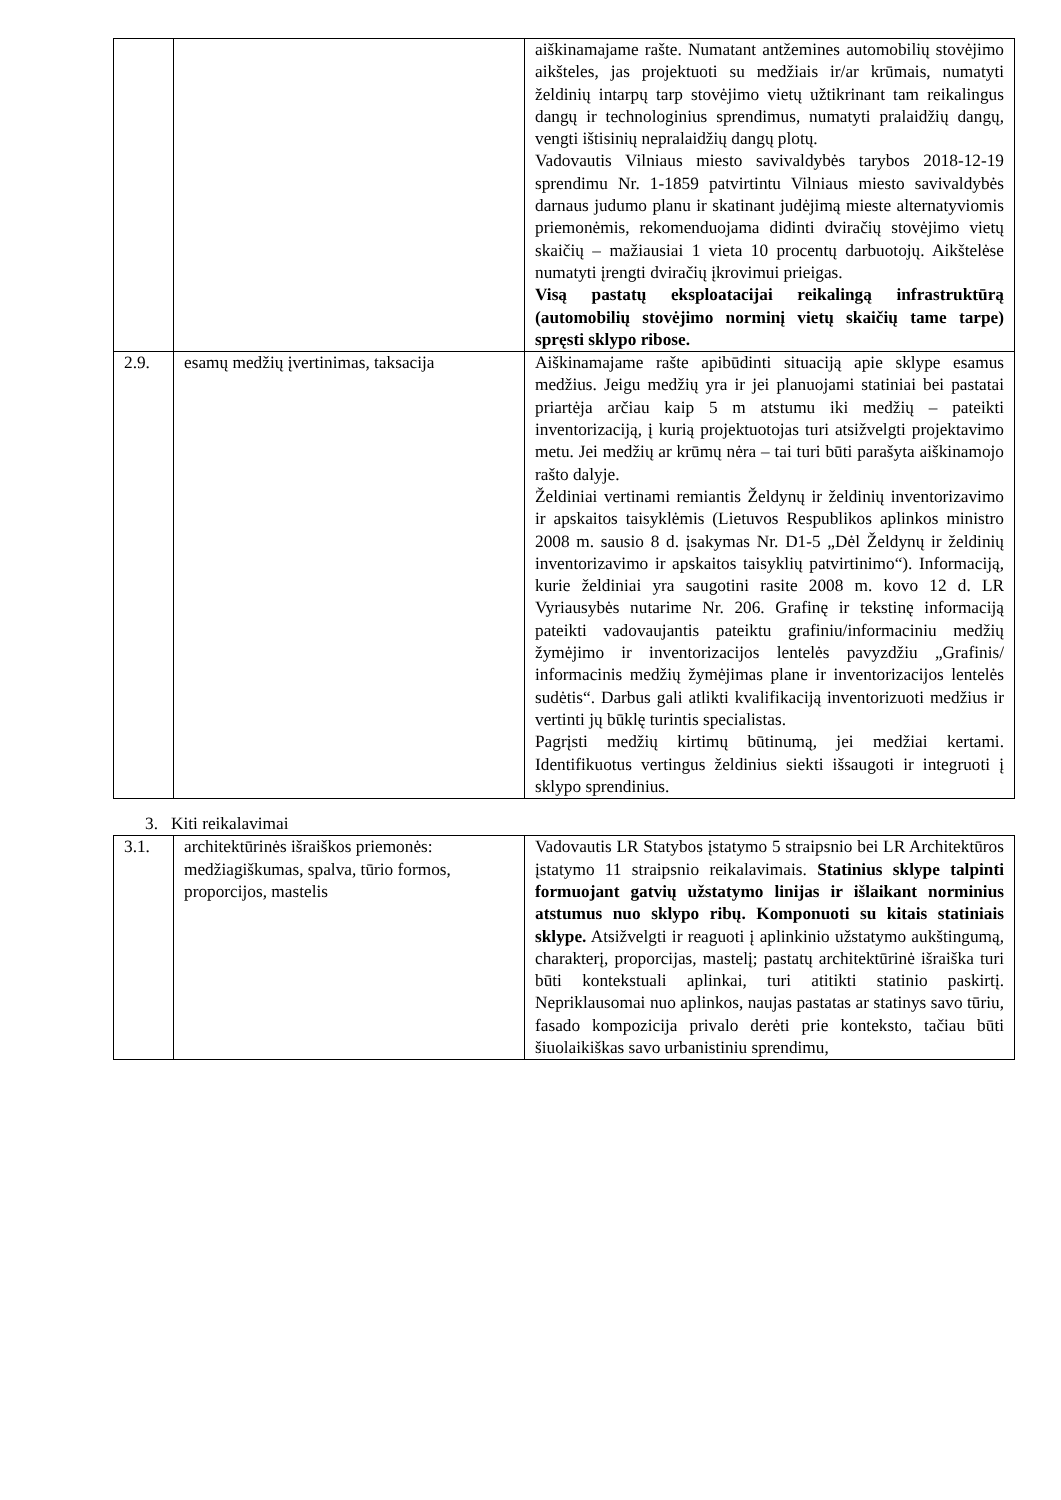| | | aiškinamajame rašte. Numatant antžemines automobilių stovėjimo aikšteles, jas projektuoti su medžiais ir/ar krūmais, numatyti želdinių intarpų tarp stovėjimo vietų užtikrinant tam reikalingus dangų ir technologinius sprendimus, numatyti pralaidžių dangų, vengti ištisinių nepralaidžių dangų plotų. Vadovautis Vilniaus miesto savivaldybės tarybos 2018-12-19 sprendimu Nr. 1-1859 patvirtintu Vilniaus miesto savivaldybės darnaus judumo planu ir skatinant judėjimą mieste alternatyviomis priemonėmis, rekomenduojama didinti dviračių stovėjimo vietų skaičių – mažiausiai 1 vieta 10 procentų darbuotojų. Aikštelėse numatyti įrengti dviračių įkrovimui prieigas. Visą pastatų eksploatacijai reikalingą infrastruktūrą (automobilių stovėjimo norminį vietų skaičių tame tarpe) spręsti sklypo ribose. |
| 2.9. | esamų medžių įvertinimas, taksacija | Aiškinamajame rašte apibūdinti situaciją apie sklype esamus medžius. Jeigu medžių yra ir jei planuojami statiniai bei pastatai priartėja arčiau kaip 5 m atstumu iki medžių – pateikti inventorizaciją, į kurią projektuotojas turi atsižvelgti projektavimo metu. Jei medžių ar krūmų nėra – tai turi būti parašyta aiškinamojo rašto dalyje. Želdiniai vertinami remiantis Želdynų ir želdinių inventorizavimo ir apskaitos taisyklėmis (Lietuvos Respublikos aplinkos ministro 2008 m. sausio 8 d. įsakymas Nr. D1-5 „Dėl Želdynų ir želdinių inventorizavimo ir apskaitos taisyklių patvirtinimo“). Informaciją, kurie želdiniai yra saugotini rasite 2008 m. kovo 12 d. LR Vyriausybės nutarime Nr. 206. Grafinę ir tekstinę informaciją pateikti vadovaujantis pateiktu grafiniu/informaciniu medžių žymėjimo ir inventorizacijos lentelės pavyzdžiu „Grafinis/ informacinis medžių žymėjimas plane ir inventorizacijos lentelės sudėtis“. Darbus gali atlikti kvalifikaciją inventorizuoti medžius ir vertinti jų būklę turintis specialistas. Pagrįsti medžių kirtimų būtinumą, jei medžiai kertami. Identifikuotus vertingus želdinius siekti išsaugoti ir integruoti į sklypo sprendinius. |
3. Kiti reikalavimai
| 3.1. | architektūrinės išraiškos priemonės: medžiagiškumas, spalva, tūrio formos, proporcijos, mastelis | Vadovautis LR Statybos įstatymo 5 straipsnio bei LR Architektūros įstatymo 11 straipsnio reikalavimais. Statinius sklype talpinti formuojant gatvių užstatymo linijas ir išlaikant norminius atstumus nuo sklypo ribų. Komponuoti su kitais statiniais sklype. Atsižvelgti ir reaguoti į aplinkinio užstatymo aukštingumą, charakterį, proporcijas, mastelį; pastatų architektūrinė išraiška turi būti kontekstuali aplinkai, turi atitikti statinio paskirtį. Nepriklausomai nuo aplinkos, naujas pastatas ar statinys savo tūriu, fasado kompozicija privalo derėti prie konteksto, tačiau būti šiuolaikiškas savo urbanistiniu sprendimu, |